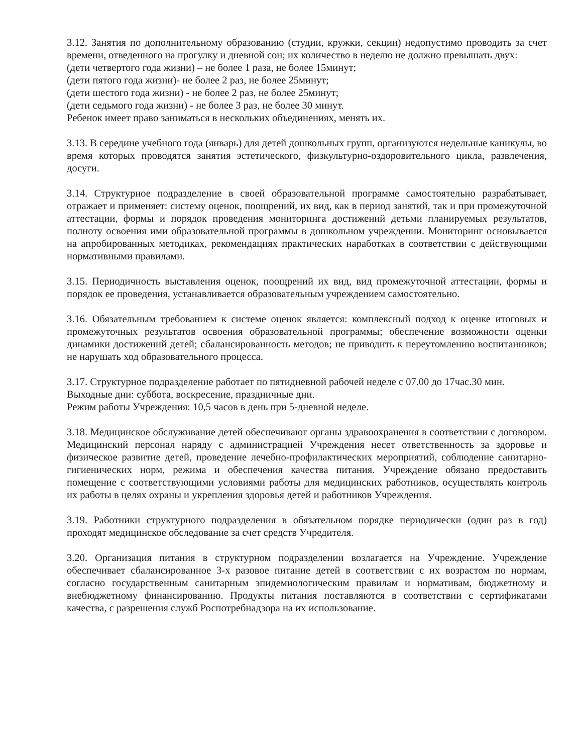3.12. Занятия по дополнительному образованию (студии, кружки, секции) недопустимо проводить за счет времени, отведенного на прогулку и дневной сон; их количество в неделю не должно превышать двух:
(дети четвертого года жизни) – не более 1 раза, не более 15минут;
(дети пятого года жизни)- не более 2 раз, не более 25минут;
(дети шестого года жизни) - не более 2 раз, не более 25минут;
(дети седьмого года жизни) - не более 3 раз, не более 30 минут.
Ребенок имеет право заниматься в нескольких объединениях, менять их.
3.13. В середине учебного года (январь) для детей дошкольных групп, организуются недельные каникулы, во время которых проводятся занятия эстетического, физкультурно-оздоровительного цикла, развлечения, досуги.
3.14. Структурное подразделение в своей образовательной программе самостоятельно разрабатывает, отражает и применяет: систему оценок, поощрений, их вид, как в период занятий, так и при промежуточной аттестации, формы и порядок проведения мониторинга достижений детьми планируемых результатов, полноту освоения ими образовательной программы в дошкольном учреждении. Мониторинг основывается на апробированных методиках, рекомендациях практических наработках в соответствии с действующими нормативными правилами.
3.15. Периодичность выставления оценок, поощрений их вид, вид промежуточной аттестации, формы и порядок ее проведения, устанавливается образовательным учреждением самостоятельно.
3.16. Обязательным требованием к системе оценок является: комплексный подход к оценке итоговых и промежуточных результатов освоения образовательной программы; обеспечение возможности оценки динамики достижений детей; сбалансированность методов; не приводить к переутомлению воспитанников; не нарушать ход образовательного процесса.
3.17. Структурное подразделение работает по пятидневной рабочей неделе с 07.00 до 17час.30 мин.
Выходные дни: суббота, воскресение, праздничные дни.
Режим работы Учреждения: 10,5 часов в день при 5-дневной неделе.
3.18. Медицинское обслуживание детей обеспечивают органы здравоохранения в соответствии с договором. Медицинский персонал наряду с администрацией Учреждения несет ответственность за здоровье и физическое развитие детей, проведение лечебно-профилактических мероприятий, соблюдение санитарно-гигиенических норм, режима и обеспечения качества питания. Учреждение обязано предоставить помещение с соответствующими условиями работы для медицинских работников, осуществлять контроль их работы в целях охраны и укрепления здоровья детей и работников Учреждения.
3.19. Работники структурного подразделения в обязательном порядке периодически (один раз в год) проходят медицинское обследование за счет средств Учредителя.
3.20. Организация питания в структурном подразделении возлагается на Учреждение. Учреждение обеспечивает сбалансированное 3-х разовое питание детей в соответствии с их возрастом по нормам, согласно государственным санитарным эпидемиологическим правилам и нормативам, бюджетному и внебюджетному финансированию. Продукты питания поставляются в соответствии с сертификатами качества, с разрешения служб Роспотребнадзора на их использование.